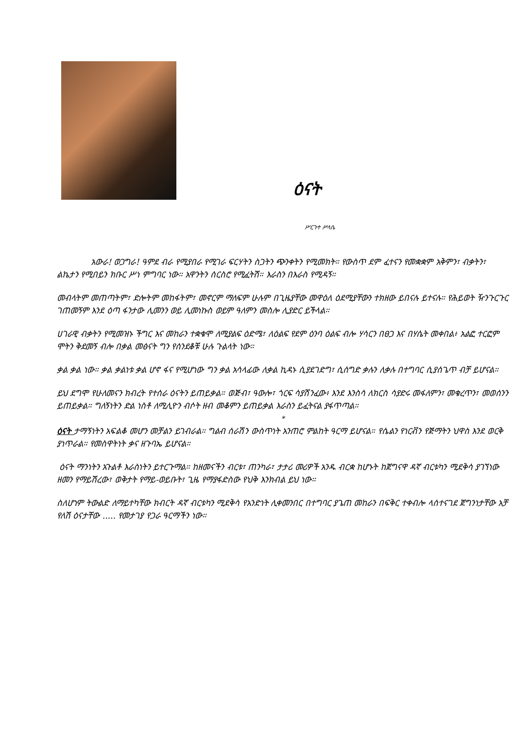ዕናት
ሥርጉተ ሥላሴ
አውራ! ወጋግራ! ዓምደ ብራ የሚያበራ የሚገራ ፍርሃትን ስጋትን ጭንቀትን የሚመክት። የውስጥ ደም ፈተናን የመቋቋም አቅምን፣ ብቃትን፣ ልኬታን የሚበይን ክቡር ሥነ ምግባር ነው። አዋንትን ሰርስሮ የሚፈትሽ። እራስን በእራስ የሚዳኝ።
መብላትም መጠጣትም፣ ድሎትም መከፋትም፣ መኖርም ማለፍም ሁሉም በጊዜያቸው መዋዕለ ዕደሚያቸውን ተክዘው ይበናሉ ይተናሉ። የሕይወት ዥንጉርጉር ገጠመኝም እንደ ዕጣ ፋንታው ሊመንን ወይ ሊመነኩስ ወይም ዓለምን መስሎ ሊያድር ይችላል።
ሀገራዊ ብቃትን የሚመዝኑ ችግር እና መከራን ተቋቁሞ ለሚያልፍ ዕድሜ፣ ለዕልፍ የደም ዕንባ ዕልፍ ብሎ ሃሳርን በፀጋ እና በሃሴት መቀበል፥ አልፎ ተርፎም ሞትን ቅደመኝ ብሎ በቃል መፅናት ግን የሰንደቆቹ ሁሉ ጉልላት ነው።
ቃል ቃል ነው። ቃል ቃልነቱ ቃል ሆኖ ፋና የሚሆነው ግን ቃል አሳላፊው ለቃል ኪዳኑ ሲያደገድግ፣ ሲሰግድ ቃሉን ለቃሉ በተግባር ሲያሰጌጥ ብቻ ይሆናል።
ይህ ደግሞ የሁለመናን ክብረት የተሰራ ዕናትን ይጠይቃል። ወጅብ፣ ዓውሎ፣ ጎርፍ ሳያሸንፈው፥ እንደ እንስሳ ለክርስ ሳያድሩ መፋለምን፣ መቁረጥን፣ መወሰንን ይጠይቃል። ግለኝነትን ድል ነስቶ ለሚሊዮን ብሶት ዘብ መቆምን ይጠይቃል እራስን ይፈትናል ያፋጥጣል።
*
ዕናት ታማኝነትን አፍልቆ መሆን መቻልን ይገብራል። ግልብ ሰራሽን ውስጥነት አንጠሮ ምልከት ዓርማ ይሆናል። የሴልን የነርቭን የጅማትን ህዋስ እንደ ወርቅ ያነጥራል። የመስዋትነት ቃና ዘጉባኤ ይሆናል።
ዕናት ማንነትን አጉልቶ እራስነትን ይተርጉማል። ከዘመናችን ብርቱ፣ ጠንካራ፣ ታታሪ መሪዎች አንዱ ብርቋ ከሆኑት ከጀግናዋ ዳኛ ብርቱካን ሚደቅሳ ያገኘነው ዘመን የማይሽረው፣ ወቅታት የማይ-ወይቡት፣ ጊዜ የማያፋድስው የህቅ እንክብል ይህ ነው።
ስለሆነም ትውልድ ለማይተካቸው ክብርት ዳኛ ብርቱካን ሚደቅሳ የአንድነት ሊቀመንበር በተግባር ያጌጠ መከራን በፍቅር ተቀብሎ ላሰተናገደ ጀግንነታቸው አቻ የለሽ ዕናታቸው ..... የመታገያ የጋራ ዓርማችን ነው።